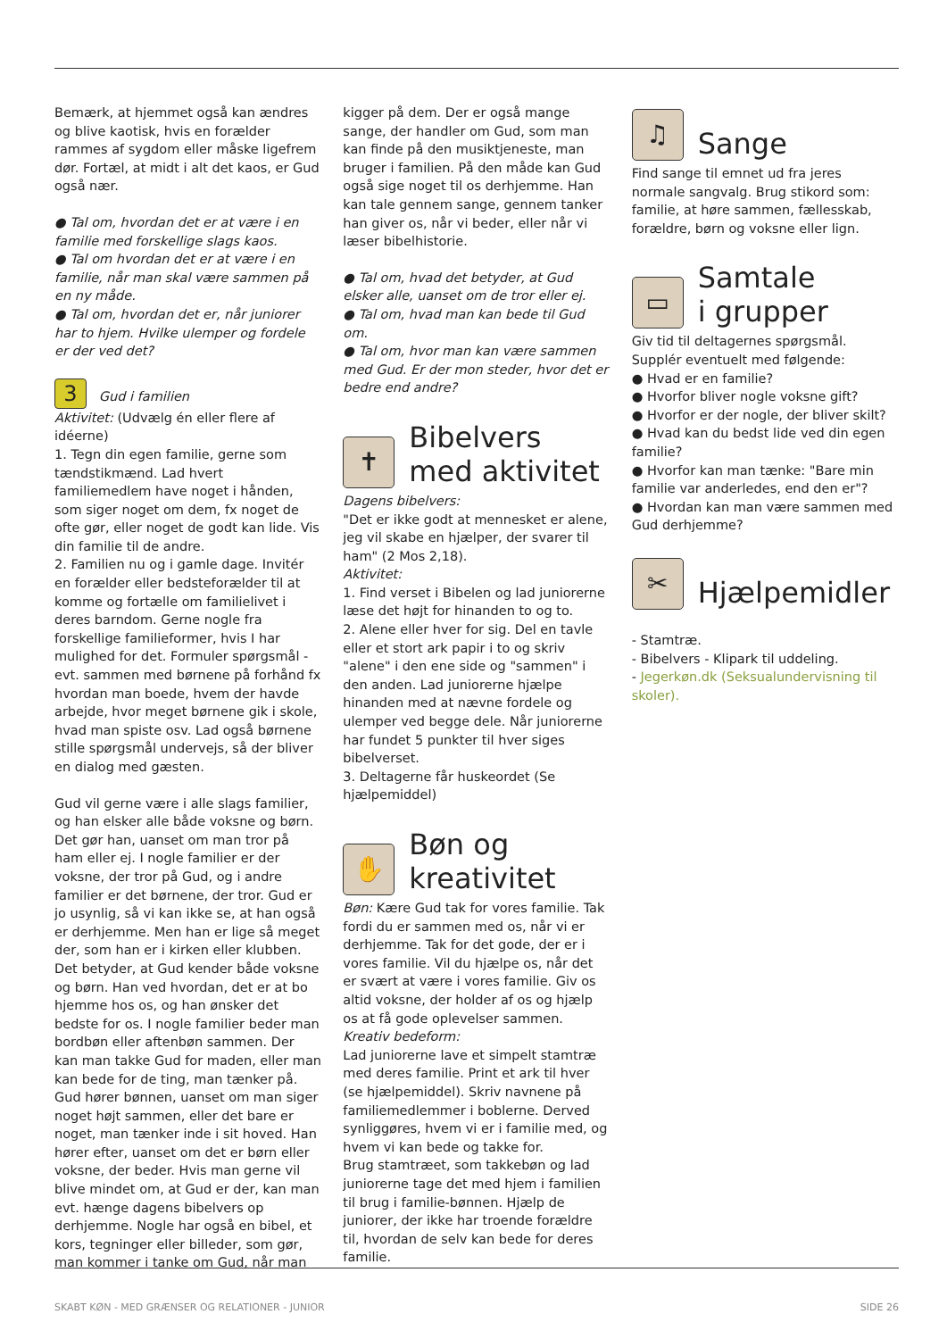Bemærk, at hjemmet også kan ændres og blive kaotisk, hvis en forælder rammes af sygdom eller måske ligefrem dør. Fortæl, at midt i alt det kaos, er Gud også nær.
● Tal om, hvordan det er at være i en familie med forskellige slags kaos.
● Tal om hvordan det er at være i en familie, når man skal være sammen på en ny måde.
● Tal om, hvordan det er, når juniorer har to hjem. Hvilke ulemper og fordele er der ved det?
3 Gud i familien
Aktivitet: (Udvælg én eller flere af idéerne)
1. Tegn din egen familie, gerne som tændstikmænd. Lad hvert familiemedlem have noget i hånden, som siger noget om dem, fx noget de ofte gør, eller noget de godt kan lide. Vis din familie til de andre.
2. Familien nu og i gamle dage. Invitér en forælder eller bedsteforælder til at komme og fortælle om familielivet i deres barndom. Gerne nogle fra forskellige familieformer, hvis I har mulighed for det. Formuler spørgsmål - evt. sammen med børnene på forhånd fx hvordan man boede, hvem der havde arbejde, hvor meget børnene gik i skole, hvad man spiste osv. Lad også børnene stille spørgsmål undervejs, så der bliver en dialog med gæsten.
Gud vil gerne være i alle slags familier, og han elsker alle både voksne og børn. Det gør han, uanset om man tror på ham eller ej. I nogle familier er der voksne, der tror på Gud, og i andre familier er det børnene, der tror. Gud er jo usynlig, så vi kan ikke se, at han også er derhjemme. Men han er lige så meget der, som han er i kirken eller klubben. Det betyder, at Gud kender både voksne og børn. Han ved hvordan, det er at bo hjemme hos os, og han ønsker det bedste for os. I nogle familier beder man bordbøn eller aftenbøn sammen. Der kan man takke Gud for maden, eller man kan bede for de ting, man tænker på. Gud hører bønnen, uanset om man siger noget højt sammen, eller det bare er noget, man tænker inde i sit hoved. Han hører efter, uanset om det er børn eller voksne, der beder. Hvis man gerne vil blive mindet om, at Gud er der, kan man evt. hænge dagens bibelvers op derhjemme. Nogle har også en bibel, et kors, tegninger eller billeder, som gør, man kommer i tanke om Gud, når man
kigger på dem. Der er også mange sange, der handler om Gud, som man kan finde på den musiktjeneste, man bruger i familien. På den måde kan Gud også sige noget til os derhjemme. Han kan tale gennem sange, gennem tanker han giver os, når vi beder, eller når vi læser bibelhistorie.
● Tal om, hvad det betyder, at Gud elsker alle, uanset om de tror eller ej.
● Tal om, hvad man kan bede til Gud om.
● Tal om, hvor man kan være sammen med Gud. Er der mon steder, hvor det er bedre end andre?
✝
Bibelvers
med aktivitet
Dagens bibelvers:
"Det er ikke godt at mennesket er alene, jeg vil skabe en hjælper, der svarer til ham" (2 Mos 2,18).
Aktivitet:
1. Find verset i Bibelen og lad juniorerne læse det højt for hinanden to og to.
2. Alene eller hver for sig. Del en tavle eller et stort ark papir i to og skriv "alene" i den ene side og "sammen" i den anden. Lad juniorerne hjælpe hinanden med at nævne fordele og ulemper ved begge dele. Når juniorerne har fundet 5 punkter til hver siges bibelverset.
3. Deltagerne får huskeordet (Se hjælpemiddel)
✋
Bøn og
kreativitet
Bøn: Kære Gud tak for vores familie. Tak fordi du er sammen med os, når vi er derhjemme. Tak for det gode, der er i vores familie. Vil du hjælpe os, når det er svært at være i vores familie. Giv os altid voksne, der holder af os og hjælp os at få gode oplevelser sammen.
Kreativ bedeform:
Lad juniorerne lave et simpelt stamtræ med deres familie. Print et ark til hver (se hjælpemiddel). Skriv navnene på familiemedlemmer i boblerne. Derved synliggøres, hvem vi er i familie med, og hvem vi kan bede og takke for.
Brug stamtræet, som takkebøn og lad juniorerne tage det med hjem i familien til brug i familie-bønnen. Hjælp de juniorer, der ikke har troende forældre til, hvordan de selv kan bede for deres familie.
♫
Sange
Find sange til emnet ud fra jeres normale sangvalg. Brug stikord som: familie, at høre sammen, fællesskab, forældre, børn og voksne eller lign.
▭
Samtale
i grupper
Giv tid til deltagernes spørgsmål. Supplér eventuelt med følgende:
● Hvad er en familie?
● Hvorfor bliver nogle voksne gift?
● Hvorfor er der nogle, der bliver skilt?
● Hvad kan du bedst lide ved din egen familie?
● Hvorfor kan man tænke: "Bare min familie var anderledes, end den er"?
● Hvordan kan man være sammen med Gud derhjemme?
✂
Hjælpemidler
- Stamtræ.
- Bibelvers - Klipark til uddeling.
- Jegerkøn.dk (Seksualundervisning til skoler).
SKABT KØN - MED GRÆNSER OG RELATIONER - JUNIOR SIDE 26